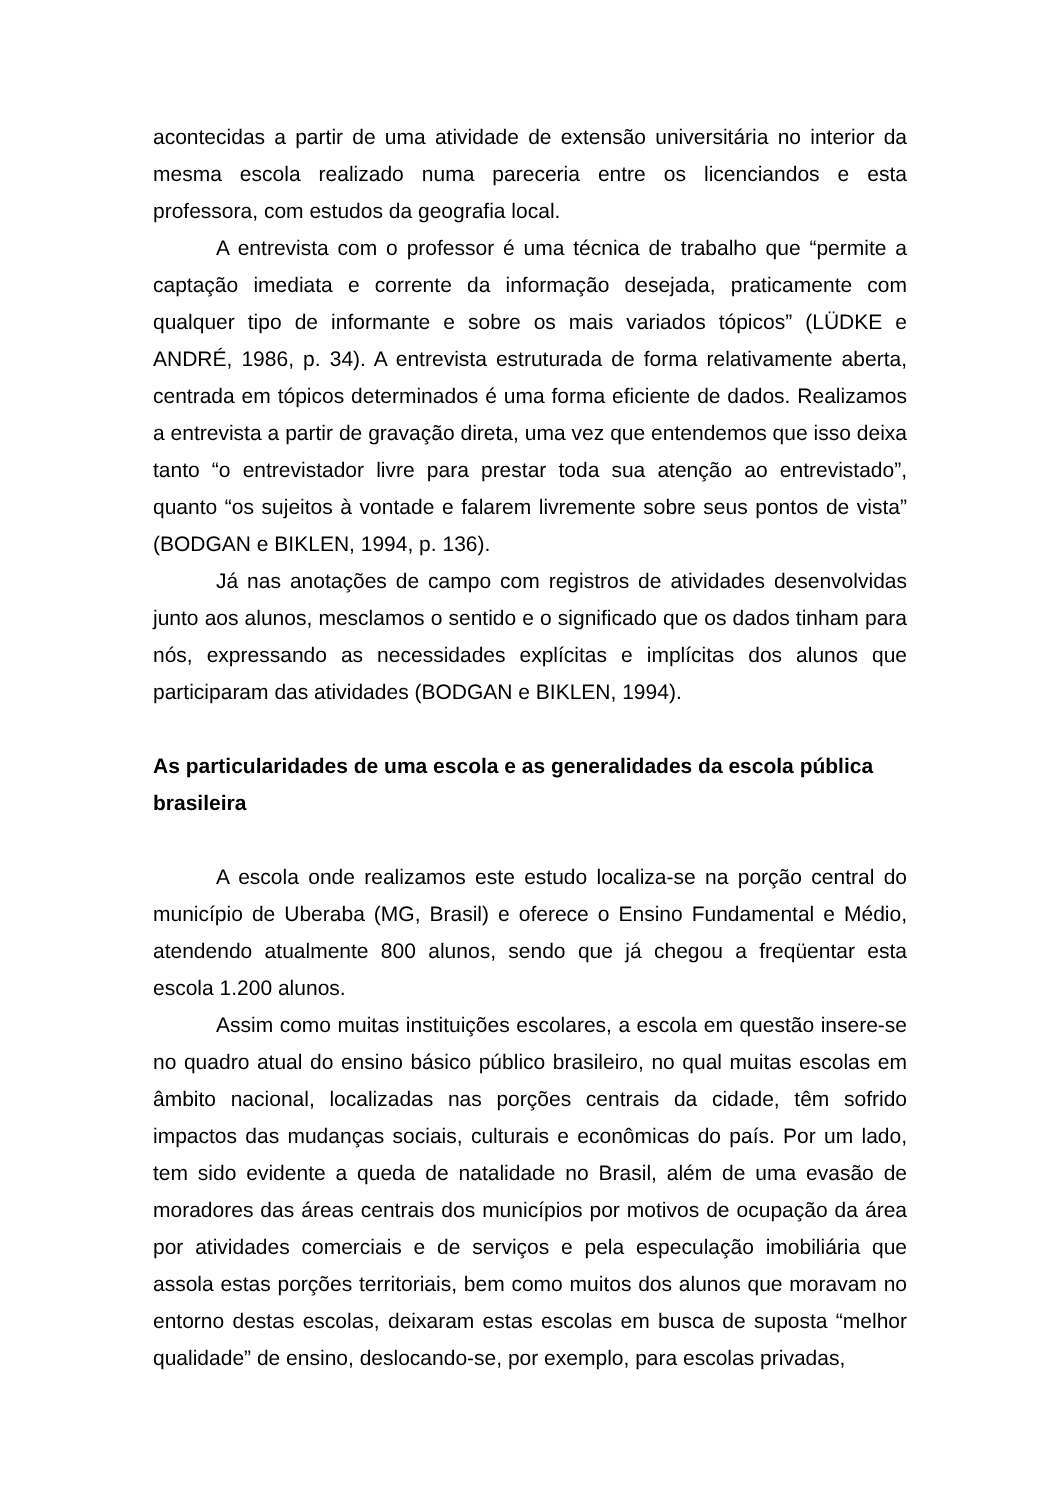acontecidas a partir de uma atividade de extensão universitária no interior da mesma escola realizado numa pareceria entre os licenciandos e esta professora, com estudos da geografia local.
A entrevista com o professor é uma técnica de trabalho que “permite a captação imediata e corrente da informação desejada, praticamente com qualquer tipo de informante e sobre os mais variados tópicos” (LÜDKE e ANDRÉ, 1986, p. 34). A entrevista estruturada de forma relativamente aberta, centrada em tópicos determinados é uma forma eficiente de dados. Realizamos a entrevista a partir de gravação direta, uma vez que entendemos que isso deixa tanto “o entrevistador livre para prestar toda sua atenção ao entrevistado”, quanto “os sujeitos à vontade e falarem livremente sobre seus pontos de vista” (BODGAN e BIKLEN, 1994, p. 136).
Já nas anotações de campo com registros de atividades desenvolvidas junto aos alunos, mesclamos o sentido e o significado que os dados tinham para nós, expressando as necessidades explícitas e implícitas dos alunos que participaram das atividades (BODGAN e BIKLEN, 1994).
As particularidades de uma escola e as generalidades da escola pública brasileira
A escola onde realizamos este estudo localiza-se na porção central do município de Uberaba (MG, Brasil) e oferece o Ensino Fundamental e Médio, atendendo atualmente 800 alunos, sendo que já chegou a freqüentar esta escola 1.200 alunos.
Assim como muitas instituições escolares, a escola em questão insere-se no quadro atual do ensino básico público brasileiro, no qual muitas escolas em âmbito nacional, localizadas nas porções centrais da cidade, têm sofrido impactos das mudanças sociais, culturais e econômicas do país. Por um lado, tem sido evidente a queda de natalidade no Brasil, além de uma evasão de moradores das áreas centrais dos municípios por motivos de ocupação da área por atividades comerciais e de serviços e pela especulação imobiliária que assola estas porções territoriais, bem como muitos dos alunos que moravam no entorno destas escolas, deixaram estas escolas em busca de suposta “melhor qualidade” de ensino, deslocando-se, por exemplo, para escolas privadas,